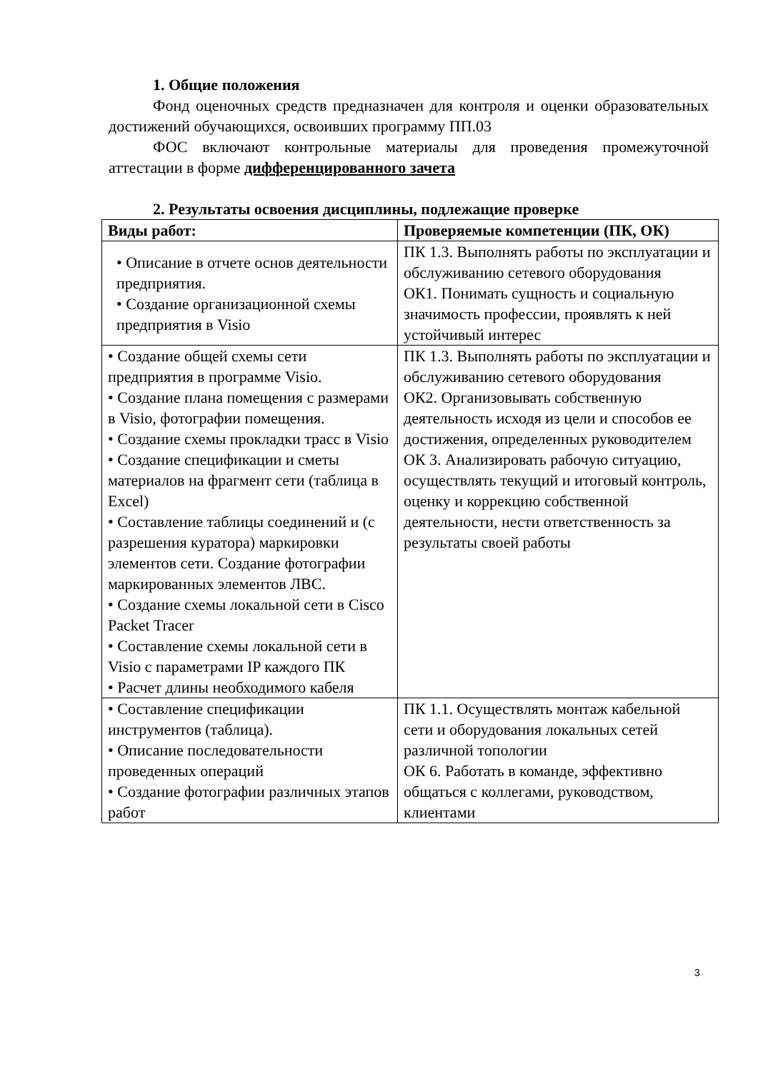1. Общие положения
Фонд оценочных средств предназначен для контроля и оценки образовательных достижений обучающихся, освоивших программу ПП.03
ФОС включают контрольные материалы для проведения промежуточной аттестации в форме дифференцированного зачета
2. Результаты освоения дисциплины, подлежащие проверке
| Виды работ: | Проверяемые компетенции (ПК, ОК) |
| --- | --- |
| • Описание в отчете основ деятельности предприятия. • Создание организационной схемы предприятия в Visio | ПК 1.3. Выполнять работы по эксплуатации и обслуживанию сетевого оборудования ОК1. Понимать сущность и социальную значимость профессии, проявлять к ней устойчивый интерес |
| • Создание общей схемы сети предприятия в программе Visio. • Создание плана помещения с размерами в Visio, фотографии помещения. • Создание схемы прокладки трасс в Visio • Создание спецификации и сметы материалов на фрагмент сети (таблица в Excel) • Составление таблицы соединений и (с разрешения куратора) маркировки элементов сети. Создание фотографии маркированных элементов ЛВС. • Создание схемы локальной сети в Cisco Packet Tracer • Составление схемы локальной сети в Visio с параметрами IP каждого ПК • Расчет длины необходимого кабеля | ПК 1.3. Выполнять работы по эксплуатации и обслуживанию сетевого оборудования ОК2. Организовывать собственную деятельность исходя из цели и способов ее достижения, определенных руководителем ОК 3. Анализировать рабочую ситуацию, осуществлять текущий и итоговый контроль, оценку и коррекцию собственной деятельности, нести ответственность за результаты своей работы |
| • Составление спецификации инструментов (таблица). • Описание последовательности проведенных операций • Создание фотографии различных этапов работ | ПК 1.1. Осуществлять монтаж кабельной сети и оборудования локальных сетей различной топологии ОК 6. Работать в команде, эффективно общаться с коллегами, руководством, клиентами |
3